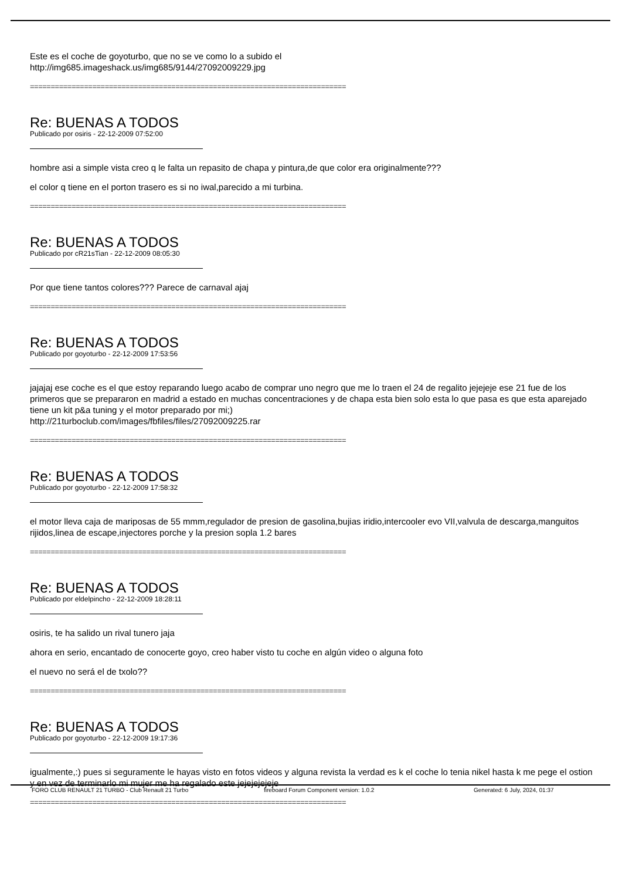Este es el coche de goyoturbo, que no se ve como lo a subido el
http://img685.imageshack.us/img685/9144/27092009229.jpg
============================================================================
Re: BUENAS A TODOS
Publicado por osiris - 22-12-2009 07:52:00
hombre asi a simple vista creo q le falta un repasito de chapa y pintura,de que color era originalmente???
el color q tiene en el porton trasero es si no iwal,parecido a mi turbina.
============================================================================
Re: BUENAS A TODOS
Publicado por cR21sTian - 22-12-2009 08:05:30
Por que tiene tantos colores??? Parece de carnaval ajaj
============================================================================
Re: BUENAS A TODOS
Publicado por goyoturbo - 22-12-2009 17:53:56
jajajaj ese coche es el que estoy reparando luego acabo de comprar uno negro que me lo traen el 24 de regalito jejejeje ese 21 fue de los primeros que se prepararon en madrid a estado en muchas concentraciones y de chapa esta bien solo esta lo que pasa es que esta aparejado tiene un kit p&a tuning y el motor preparado por mi;)
http://21turboclub.com/images/fbfiles/files/27092009225.rar
============================================================================
Re: BUENAS A TODOS
Publicado por goyoturbo - 22-12-2009 17:58:32
el motor lleva caja de mariposas de 55 mmm,regulador de presion de gasolina,bujias iridio,intercooler evo VII,valvula de descarga,manguitos rijidos,linea de escape,injectores porche y la presion sopla 1.2 bares
============================================================================
Re: BUENAS A TODOS
Publicado por eldelpincho - 22-12-2009 18:28:11
osiris, te ha salido un rival tunero jaja
ahora en serio, encantado de conocerte goyo, creo haber visto tu coche en algún video o alguna foto
el nuevo no será el de txolo??
============================================================================
Re: BUENAS A TODOS
Publicado por goyoturbo - 22-12-2009 19:17:36
igualmente,:) pues si seguramente le hayas visto en fotos videos y alguna revista la verdad es k el coche lo tenia nikel hasta k me pege el ostion y en vez de terminarlo mi mujer me ha regalado este jejejejejeje
============================================================================
FORO CLUB RENAULT 21 TURBO - Club Renault 21 Turbo fireboard Forum Component version: 1.0.2 Generated: 6 July, 2024, 01:37